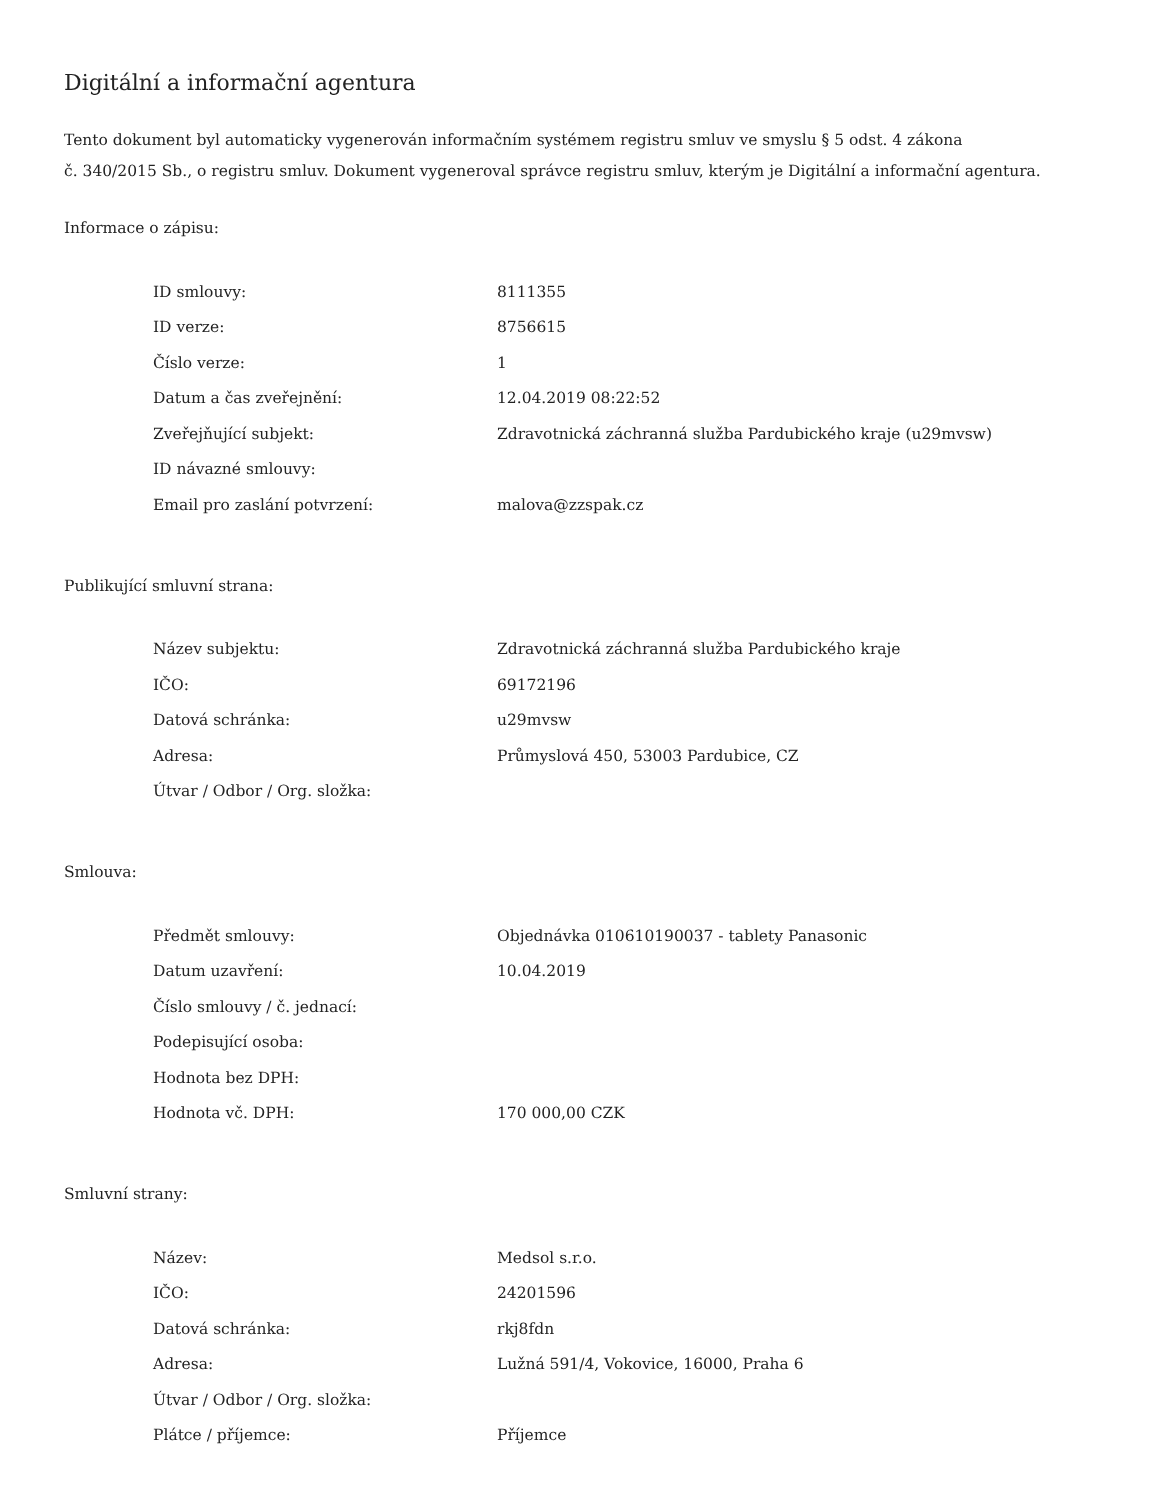Digitální a informační agentura
Tento dokument byl automaticky vygenerován informačním systémem registru smluv ve smyslu § 5 odst. 4 zákona
č. 340/2015 Sb., o registru smluv. Dokument vygeneroval správce registru smluv, kterým je Digitální a informační agentura.
Informace o zápisu:
| ID smlouvy: | 8111355 |
| ID verze: | 8756615 |
| Číslo verze: | 1 |
| Datum a čas zveřejnění: | 12.04.2019 08:22:52 |
| Zveřejňující subjekt: | Zdravotnická záchranná služba Pardubického kraje (u29mvsw) |
| ID návazné smlouvy: | |
| Email pro zaslání potvrzení: | malova@zzspak.cz |
Publikující smluvní strana:
| Název subjektu: | Zdravotnická záchranná služba Pardubického kraje |
| IČO: | 69172196 |
| Datová schránka: | u29mvsw |
| Adresa: | Průmyslová 450, 53003 Pardubice, CZ |
| Útvar / Odbor / Org. složka: | |
Smlouva:
| Předmět smlouvy: | Objednávka 010610190037 - tablety Panasonic |
| Datum uzavření: | 10.04.2019 |
| Číslo smlouvy / č. jednací: | |
| Podepisující osoba: | |
| Hodnota bez DPH: | |
| Hodnota vč. DPH: | 170 000,00 CZK |
Smluvní strany:
| Název: | Medsol s.r.o. |
| IČO: | 24201596 |
| Datová schránka: | rkj8fdn |
| Adresa: | Lužná 591/4, Vokovice, 16000, Praha 6 |
| Útvar / Odbor / Org. složka: | |
| Plátce / příjemce: | Příjemce |